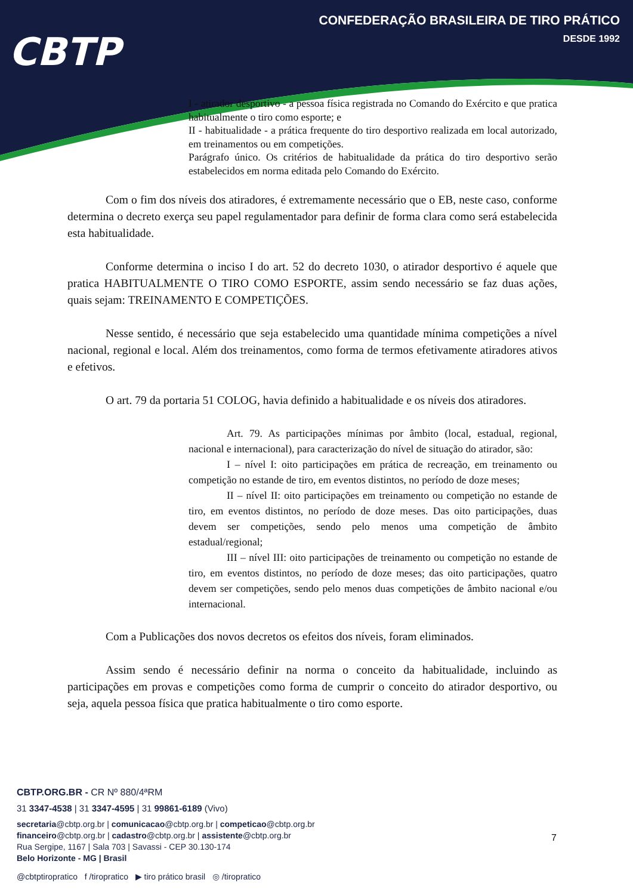CBTP
CONFEDERAÇÃO BRASILEIRA DE TIRO PRÁTICO
DESDE 1992
I - atirador desportivo - a pessoa física registrada no Comando do Exército e que pratica habitualmente o tiro como esporte; e
II - habitualidade - a prática frequente do tiro desportivo realizada em local autorizado, em treinamentos ou em competições.
Parágrafo único. Os critérios de habitualidade da prática do tiro desportivo serão estabelecidos em norma editada pelo Comando do Exército.
Com o fim dos níveis dos atiradores, é extremamente necessário que o EB, neste caso, conforme determina o decreto exerça seu papel regulamentador para definir de forma clara como será estabelecida esta habitualidade.
Conforme determina o inciso I do art. 52 do decreto 1030, o atirador desportivo é aquele que pratica HABITUALMENTE O TIRO COMO ESPORTE, assim sendo necessário se faz duas ações, quais sejam: TREINAMENTO E COMPETIÇÕES.
Nesse sentido, é necessário que seja estabelecido uma quantidade mínima competições a nível nacional, regional e local. Além dos treinamentos, como forma de termos efetivamente atiradores ativos e efetivos.
O art. 79 da portaria 51 COLOG, havia definido a habitualidade e os níveis dos atiradores.
Art. 79. As participações mínimas por âmbito (local, estadual, regional, nacional e internacional), para caracterização do nível de situação do atirador, são:
I – nível I: oito participações em prática de recreação, em treinamento ou competição no estande de tiro, em eventos distintos, no período de doze meses;
II – nível II: oito participações em treinamento ou competição no estande de tiro, em eventos distintos, no período de doze meses. Das oito participações, duas devem ser competições, sendo pelo menos uma competição de âmbito estadual/regional;
III – nível III: oito participações de treinamento ou competição no estande de tiro, em eventos distintos, no período de doze meses; das oito participações, quatro devem ser competições, sendo pelo menos duas competições de âmbito nacional e/ou internacional.
Com a Publicações dos novos decretos os efeitos dos níveis, foram eliminados.
Assim sendo é necessário definir na norma o conceito da habitualidade, incluindo as participações em provas e competições como forma de cumprir o conceito do atirador desportivo, ou seja, aquela pessoa física que pratica habitualmente o tiro como esporte.
CBTP.ORG.BR - CR Nº 880/4ªRM
31 3347-4538 | 31 3347-4595 | 31 99861-6189 (Vivo)
secretaria@cbtp.org.br | comunicacao@cbtp.org.br | competicao@cbtp.org.br
financeiro@cbtp.org.br | cadastro@cbtp.org.br | assistente@cbtp.org.br
Rua Sergipe, 1167 | Sala 703 | Savassi - CEP 30.130-174
Belo Horizonte - MG | Brasil
@cbtptiropratico f /tiropratico ▶ tiro prático brasil ◎ /tiropratico
7